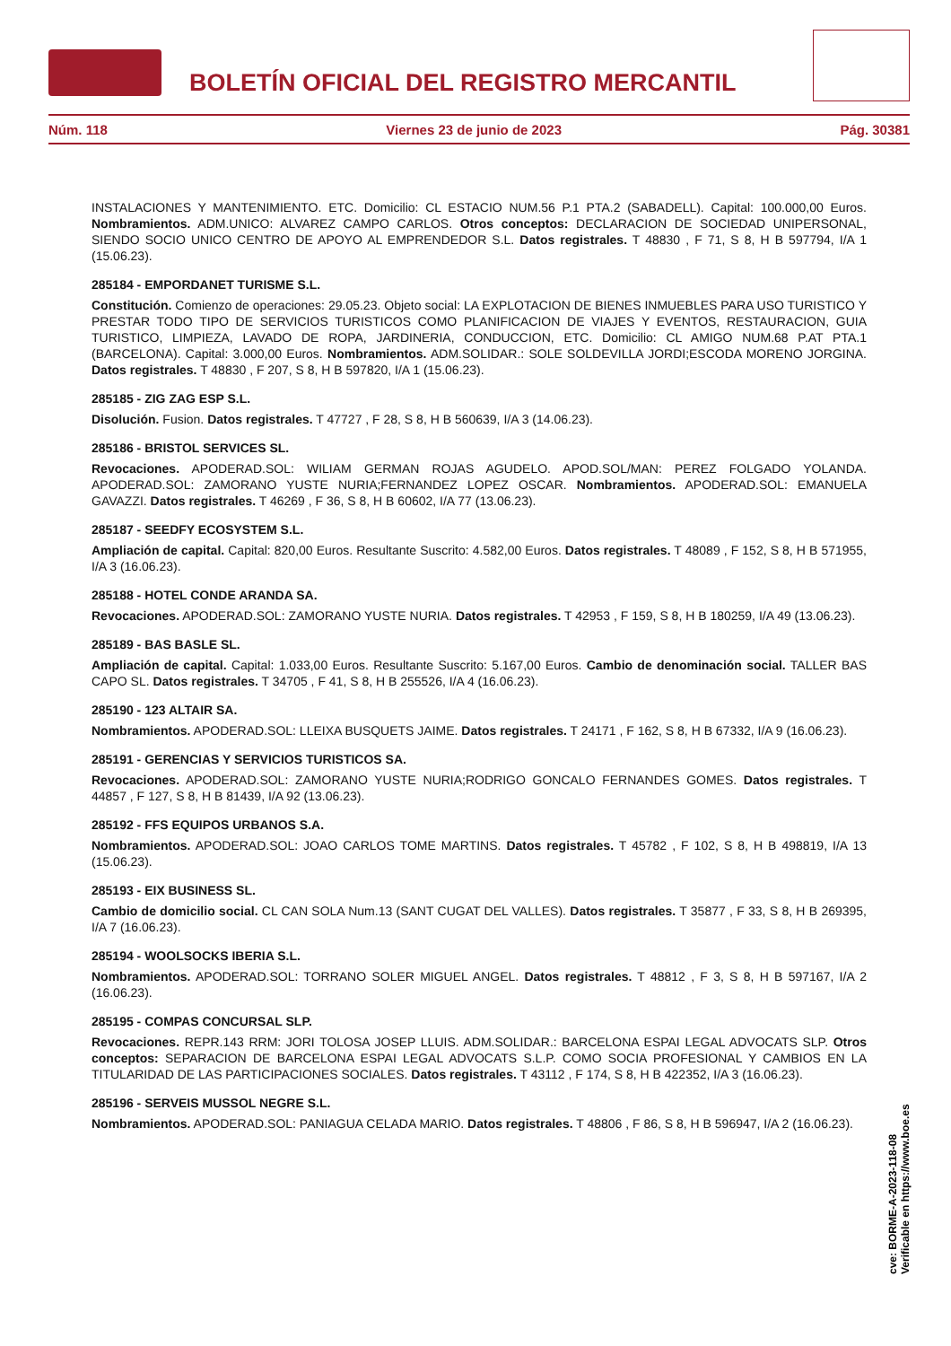BOLETÍN OFICIAL DEL REGISTRO MERCANTIL
Núm. 118 Viernes 23 de junio de 2023 Pág. 30381
INSTALACIONES Y MANTENIMIENTO. ETC. Domicilio: CL ESTACIO NUM.56 P.1 PTA.2 (SABADELL). Capital: 100.000,00 Euros. Nombramientos. ADM.UNICO: ALVAREZ CAMPO CARLOS. Otros conceptos: DECLARACION DE SOCIEDAD UNIPERSONAL, SIENDO SOCIO UNICO CENTRO DE APOYO AL EMPRENDEDOR S.L. Datos registrales. T 48830 , F 71, S 8, H B 597794, I/A 1 (15.06.23).
285184 - EMPORDANET TURISME S.L.
Constitución. Comienzo de operaciones: 29.05.23. Objeto social: LA EXPLOTACION DE BIENES INMUEBLES PARA USO TURISTICO Y PRESTAR TODO TIPO DE SERVICIOS TURISTICOS COMO PLANIFICACION DE VIAJES Y EVENTOS, RESTAURACION, GUIA TURISTICO, LIMPIEZA, LAVADO DE ROPA, JARDINERIA, CONDUCCION, ETC. Domicilio: CL AMIGO NUM.68 P.AT PTA.1 (BARCELONA). Capital: 3.000,00 Euros. Nombramientos. ADM.SOLIDAR.: SOLE SOLDEVILLA JORDI;ESCODA MORENO JORGINA. Datos registrales. T 48830 , F 207, S 8, H B 597820, I/A 1 (15.06.23).
285185 - ZIG ZAG ESP S.L.
Disolución. Fusion. Datos registrales. T 47727 , F 28, S 8, H B 560639, I/A 3 (14.06.23).
285186 - BRISTOL SERVICES SL.
Revocaciones. APODERAD.SOL: WILIAM GERMAN ROJAS AGUDELO. APOD.SOL/MAN: PEREZ FOLGADO YOLANDA. APODERAD.SOL: ZAMORANO YUSTE NURIA;FERNANDEZ LOPEZ OSCAR. Nombramientos. APODERAD.SOL: EMANUELA GAVAZZI. Datos registrales. T 46269 , F 36, S 8, H B 60602, I/A 77 (13.06.23).
285187 - SEEDFY ECOSYSTEM S.L.
Ampliación de capital. Capital: 820,00 Euros. Resultante Suscrito: 4.582,00 Euros. Datos registrales. T 48089 , F 152, S 8, H B 571955, I/A 3 (16.06.23).
285188 - HOTEL CONDE ARANDA SA.
Revocaciones. APODERAD.SOL: ZAMORANO YUSTE NURIA. Datos registrales. T 42953 , F 159, S 8, H B 180259, I/A 49 (13.06.23).
285189 - BAS BASLE SL.
Ampliación de capital. Capital: 1.033,00 Euros. Resultante Suscrito: 5.167,00 Euros. Cambio de denominación social. TALLER BAS CAPO SL. Datos registrales. T 34705 , F 41, S 8, H B 255526, I/A 4 (16.06.23).
285190 - 123 ALTAIR SA.
Nombramientos. APODERAD.SOL: LLEIXA BUSQUETS JAIME. Datos registrales. T 24171 , F 162, S 8, H B 67332, I/A 9 (16.06.23).
285191 - GERENCIAS Y SERVICIOS TURISTICOS SA.
Revocaciones. APODERAD.SOL: ZAMORANO YUSTE NURIA;RODRIGO GONCALO FERNANDES GOMES. Datos registrales. T 44857 , F 127, S 8, H B 81439, I/A 92 (13.06.23).
285192 - FFS EQUIPOS URBANOS S.A.
Nombramientos. APODERAD.SOL: JOAO CARLOS TOME MARTINS. Datos registrales. T 45782 , F 102, S 8, H B 498819, I/A 13 (15.06.23).
285193 - EIX BUSINESS SL.
Cambio de domicilio social. CL CAN SOLA Num.13 (SANT CUGAT DEL VALLES). Datos registrales. T 35877 , F 33, S 8, H B 269395, I/A 7 (16.06.23).
285194 - WOOLSOCKS IBERIA S.L.
Nombramientos. APODERAD.SOL: TORRANO SOLER MIGUEL ANGEL. Datos registrales. T 48812 , F 3, S 8, H B 597167, I/A 2 (16.06.23).
285195 - COMPAS CONCURSAL SLP.
Revocaciones. REPR.143 RRM: JORI TOLOSA JOSEP LLUIS. ADM.SOLIDAR.: BARCELONA ESPAI LEGAL ADVOCATS SLP. Otros conceptos: SEPARACION DE BARCELONA ESPAI LEGAL ADVOCATS S.L.P. COMO SOCIA PROFESIONAL Y CAMBIOS EN LA TITULARIDAD DE LAS PARTICIPACIONES SOCIALES. Datos registrales. T 43112 , F 174, S 8, H B 422352, I/A 3 (16.06.23).
285196 - SERVEIS MUSSOL NEGRE S.L.
Nombramientos. APODERAD.SOL: PANIAGUA CELADA MARIO. Datos registrales. T 48806 , F 86, S 8, H B 596947, I/A 2 (16.06.23).
cve: BORME-A-2023-118-08
Verificable en https://www.boe.es